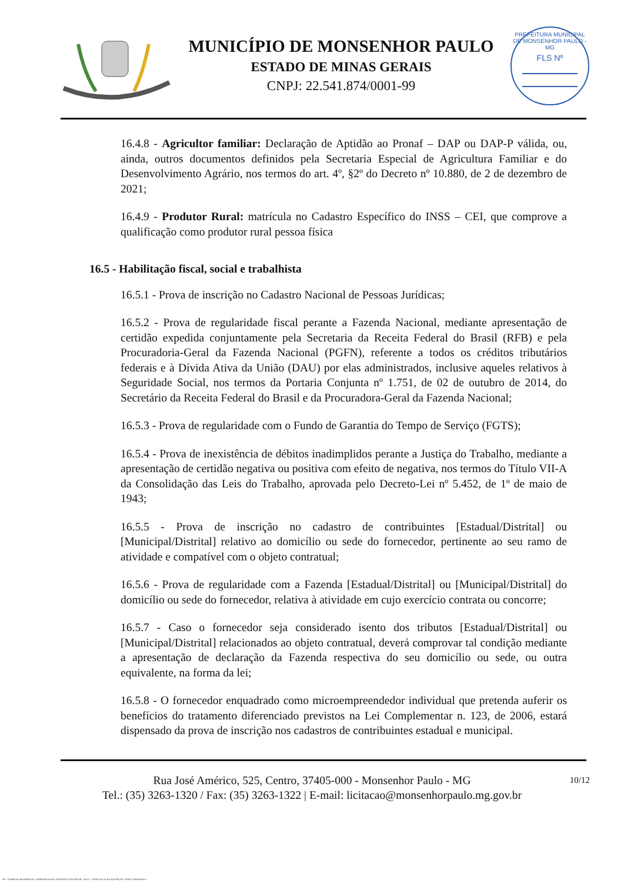MUNICÍPIO DE MONSENHOR PAULO
ESTADO DE MINAS GERAIS
CNPJ: 22.541.874/0001-99
PREFEITURA MUNICIPAL DE MONSENHOR PAULO - MG
FLS Nº
16.4.8 - Agricultor familiar: Declaração de Aptidão ao Pronaf – DAP ou DAP-P válida, ou, ainda, outros documentos definidos pela Secretaria Especial de Agricultura Familiar e do Desenvolvimento Agrário, nos termos do art. 4º, §2º do Decreto nº 10.880, de 2 de dezembro de 2021;
16.4.9 - Produtor Rural: matrícula no Cadastro Específico do INSS – CEI, que comprove a qualificação como produtor rural pessoa física
16.5 - Habilitação fiscal, social e trabalhista
16.5.1 - Prova de inscrição no Cadastro Nacional de Pessoas Jurídicas;
16.5.2 - Prova de regularidade fiscal perante a Fazenda Nacional, mediante apresentação de certidão expedida conjuntamente pela Secretaria da Receita Federal do Brasil (RFB) e pela Procuradoria-Geral da Fazenda Nacional (PGFN), referente a todos os créditos tributários federais e à Dívida Ativa da União (DAU) por elas administrados, inclusive aqueles relativos à Seguridade Social, nos termos da Portaria Conjunta nº 1.751, de 02 de outubro de 2014, do Secretário da Receita Federal do Brasil e da Procuradora-Geral da Fazenda Nacional;
16.5.3 - Prova de regularidade com o Fundo de Garantia do Tempo de Serviço (FGTS);
16.5.4 - Prova de inexistência de débitos inadimplidos perante a Justiça do Trabalho, mediante a apresentação de certidão negativa ou positiva com efeito de negativa, nos termos do Título VII-A da Consolidação das Leis do Trabalho, aprovada pelo Decreto-Lei nº 5.452, de 1º de maio de 1943;
16.5.5 - Prova de inscrição no cadastro de contribuintes [Estadual/Distrital] ou [Municipal/Distrital] relativo ao domicílio ou sede do fornecedor, pertinente ao seu ramo de atividade e compatível com o objeto contratual;
16.5.6 - Prova de regularidade com a Fazenda [Estadual/Distrital] ou [Municipal/Distrital] do domicílio ou sede do fornecedor, relativa à atividade em cujo exercício contrata ou concorre;
16.5.7 - Caso o fornecedor seja considerado isento dos tributos [Estadual/Distrital] ou [Municipal/Distrital] relacionados ao objeto contratual, deverá comprovar tal condição mediante a apresentação de declaração da Fazenda respectiva do seu domicílio ou sede, ou outra equivalente, na forma da lei;
16.5.8 - O fornecedor enquadrado como microempreendedor individual que pretenda auferir os benefícios do tratamento diferenciado previstos na Lei Complementar n. 123, de 2006, estará dispensado da prova de inscrição nos cadastros de contribuintes estadual e municipal.
10/12 Rua José Américo, 525, Centro, 37405-000 - Monsenhor Paulo - MG
Tel.: (35) 3263-1320 / Fax: (35) 3263-1322 | E-mail: licitacao@monsenhorpaulo.mg.gov.br
784 - TERMO DE REFERÊNCIA - DISPENSA ELETR. SERVIÇOS CONTÍNUOS - NLLC - CÓPIA DO TR DE AQUISIÇÃO - PARA TERMINAR D